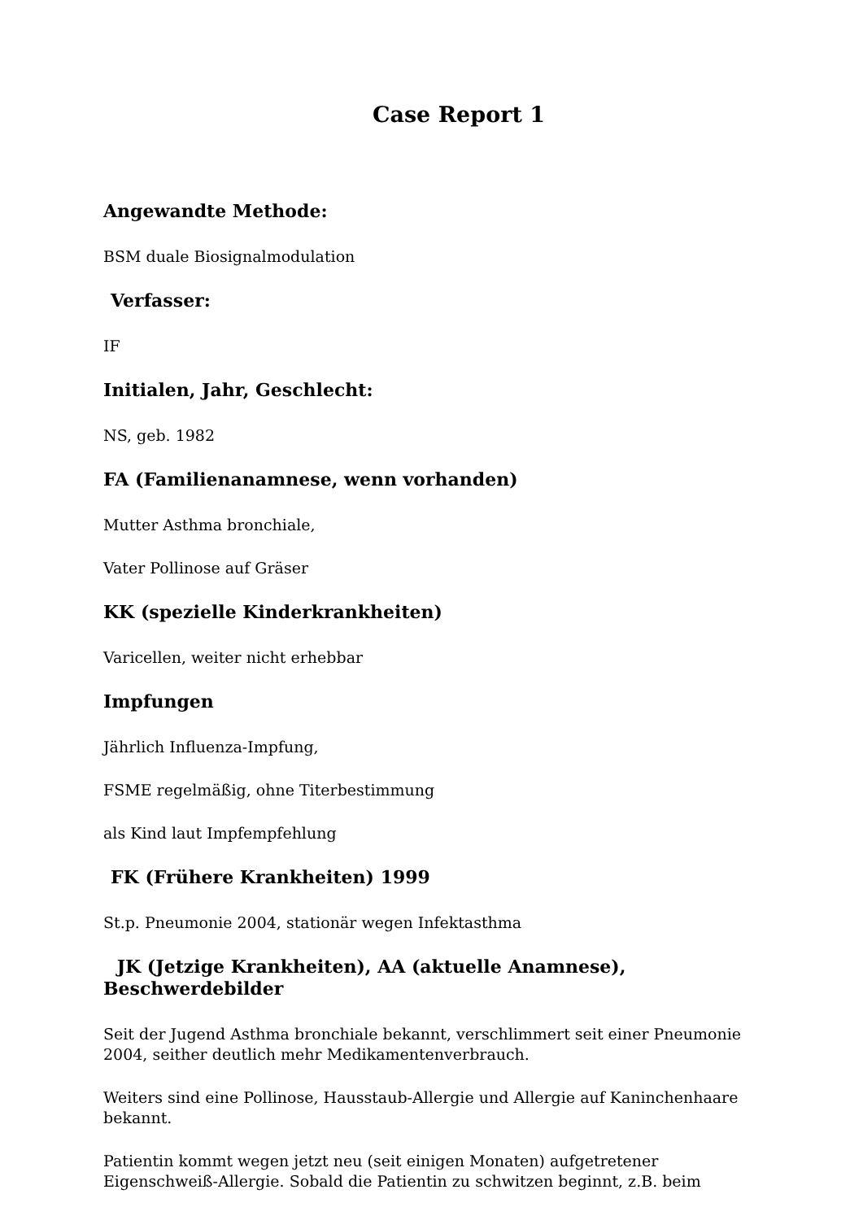Case Report 1
Angewandte Methode:
BSM duale Biosignalmodulation
Verfasser:
IF
Initialen, Jahr, Geschlecht:
NS, geb. 1982
FA (Familienanamnese, wenn vorhanden)
Mutter Asthma bronchiale,
Vater Pollinose auf Gräser
KK (spezielle Kinderkrankheiten)
Varicellen, weiter nicht erhebbar
Impfungen
Jährlich Influenza-Impfung,
FSME regelmäßig, ohne Titerbestimmung
als Kind laut Impfempfehlung
FK (Frühere Krankheiten) 1999
St.p. Pneumonie 2004, stationär wegen Infektasthma
JK (Jetzige Krankheiten), AA (aktuelle Anamnese),
Beschwerdebilder
Seit der Jugend Asthma bronchiale bekannt, verschlimmert seit einer Pneumonie 2004, seither deutlich mehr Medikamentenverbrauch.
Weiters sind eine Pollinose, Hausstaub-Allergie und Allergie auf Kaninchenhaare bekannt.
Patientin kommt wegen jetzt neu (seit einigen Monaten) aufgetretener Eigenschweiß-Allergie. Sobald die Patientin zu schwitzen beginnt, z.B. beim